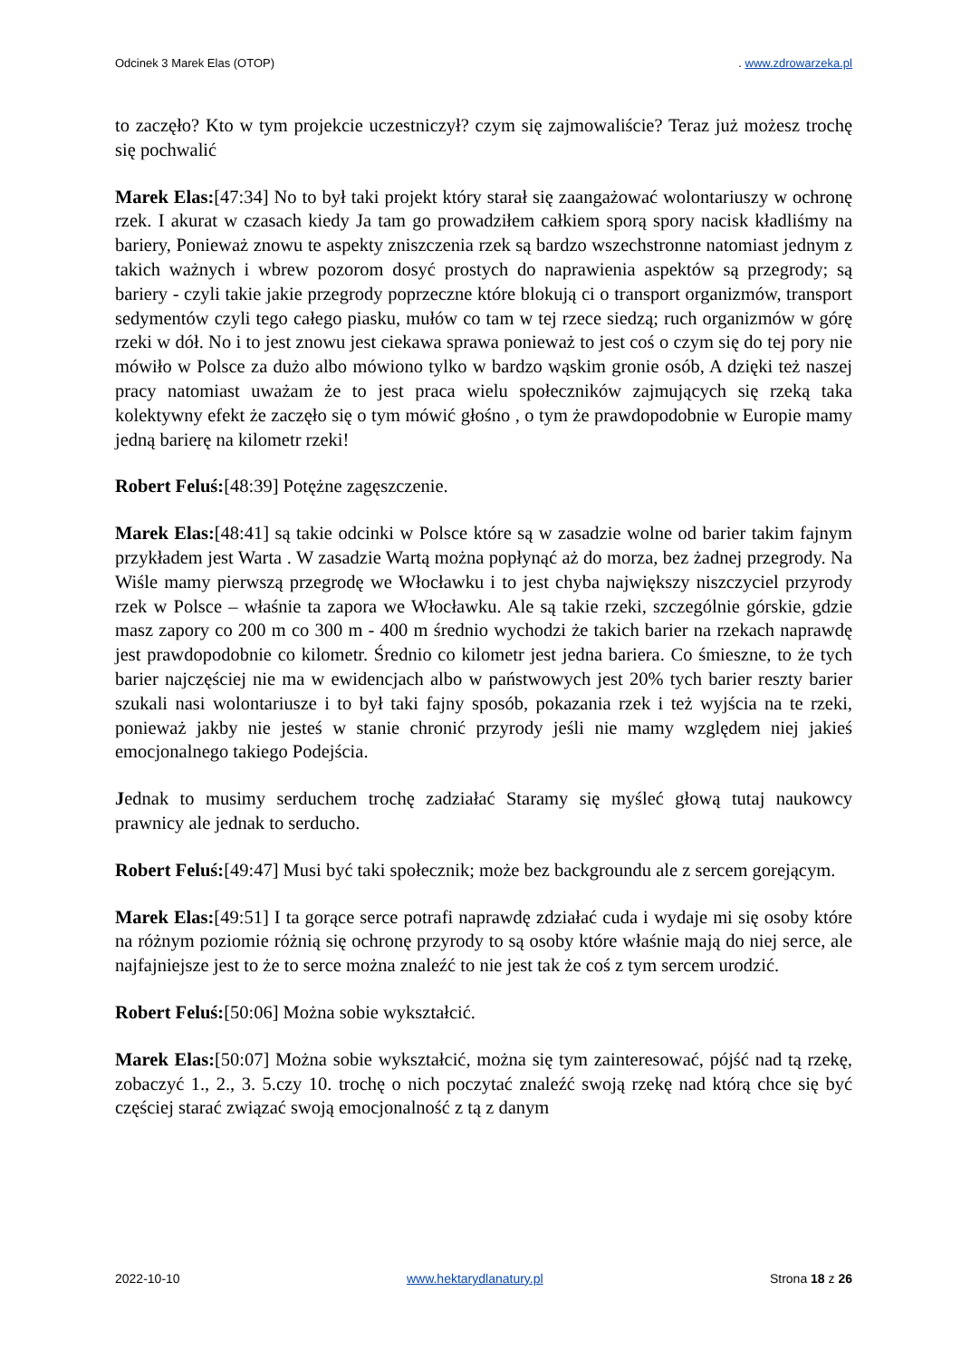Odcinek 3 Marek Elas (OTOP). www.zdrowarzeka.pl
to zaczęło? Kto w tym projekcie uczestniczył? czym się zajmowaliście? Teraz już możesz trochę się pochwalić
Marek Elas:[47:34] No to był taki projekt który starał się zaangażować wolontariuszy w ochronę rzek. I akurat w czasach kiedy Ja tam go prowadziłem całkiem sporą spory nacisk kładliśmy na bariery, Ponieważ znowu te aspekty zniszczenia rzek są bardzo wszechstronne natomiast jednym z takich ważnych i wbrew pozorom dosyć prostych do naprawienia aspektów są przegrody; są bariery - czyli takie jakie przegrody poprzeczne które blokują ci o transport organizmów, transport sedymentów czyli tego całego piasku, mułów co tam w tej rzece siedzą; ruch organizmów w górę rzeki w dół. No i to jest znowu jest ciekawa sprawa ponieważ to jest coś o czym się do tej pory nie mówiło w Polsce za dużo albo mówiono tylko w bardzo wąskim gronie osób, A dzięki też naszej pracy natomiast uważam że to jest praca wielu społeczników zajmujących się rzeką taka kolektywny efekt że zaczęło się o tym mówić głośno , o tym że prawdopodobnie w Europie mamy jedną barierę na kilometr rzeki!
Robert Feluś:[48:39] Potężne zagęszczenie.
Marek Elas:[48:41] są takie odcinki w Polsce które są w zasadzie wolne od barier takim fajnym przykładem jest Warta . W zasadzie Wartą można popłynąć aż do morza, bez żadnej przegrody. Na Wiśle mamy pierwszą przegrodę we Włocławku i to jest chyba największy niszczyciel przyrody rzek w Polsce – właśnie ta zapora we Włocławku. Ale są takie rzeki, szczególnie górskie, gdzie masz zapory co 200 m co 300 m - 400 m średnio wychodzi że takich barier na rzekach naprawdę jest prawdopodobnie co kilometr. Średnio co kilometr jest jedna bariera. Co śmieszne, to że tych barier najczęściej nie ma w ewidencjach albo w państwowych jest 20% tych barier reszty barier szukali nasi wolontariusze i to był taki fajny sposób, pokazania rzek i też wyjścia na te rzeki, ponieważ jakby nie jesteś w stanie chronić przyrody jeśli nie mamy względem niej jakieś emocjonalnego takiego Podejścia.
Jednak to musimy serduchem trochę zadziałać Staramy się myśleć głową tutaj naukowcy prawnicy ale jednak to serducho.
Robert Feluś:[49:47] Musi być taki społecznik; może bez backgroundu ale z sercem gorejącym.
Marek Elas:[49:51] I ta gorące serce potrafi naprawdę zdziałać cuda i wydaje mi się osoby które na różnym poziomie różnią się ochronę przyrody to są osoby które właśnie mają do niej serce, ale najfajniejsze jest to że to serce można znaleźć to nie jest tak że coś z tym sercem urodzić.
Robert Feluś:[50:06] Można sobie wykształcić.
Marek Elas:[50:07] Można sobie wykształcić, można się tym zainteresować, pójść nad tą rzekę, zobaczyć 1., 2., 3. 5.czy 10. trochę o nich poczytać znaleźć swoją rzekę nad którą chce się być częściej starać związać swoją emocjonalność z tą z danym
2022-10-10 www.hektarydlanatury.pl Strona 18 z 26